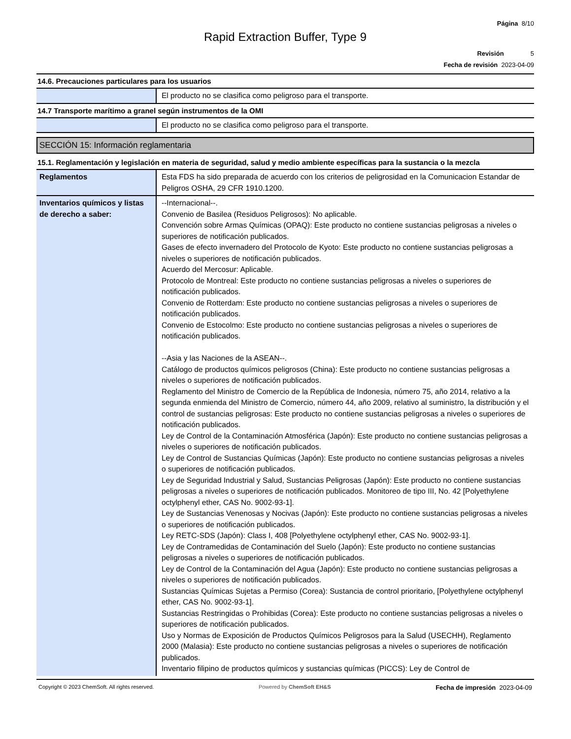Página 8/10
Rapid Extraction Buffer, Type 9
Revisión 5
Fecha de revisión 2023-04-09
14.6. Precauciones particulares para los usuarios
| | El producto no se clasifica como peligroso para el transporte. |
14.7 Transporte marítimo a granel según instrumentos de la OMI
| | El producto no se clasifica como peligroso para el transporte. |
SECCIÓN 15: Información reglamentaria
15.1. Reglamentación y legislación en materia de seguridad, salud y medio ambiente específicas para la sustancia o la mezcla
| Reglamentos | Esta FDS ha sido preparada de acuerdo con los criterios de peligrosidad en la Comunicacion Estandar de Peligros OSHA, 29 CFR 1910.1200. |
| Inventarios químicos y listas de derecho a saber: | --Internacional--. Convenio de Basilea (Residuos Peligrosos): No aplicable. Convención sobre Armas Químicas (OPAQ): Este producto no contiene sustancias peligrosas a niveles o superiores de notificación publicados. Gases de efecto invernadero del Protocolo de Kyoto: Este producto no contiene sustancias peligrosas a niveles o superiores de notificación publicados. Acuerdo del Mercosur: Aplicable. Protocolo de Montreal: Este producto no contiene sustancias peligrosas a niveles o superiores de notificación publicados. Convenio de Rotterdam: Este producto no contiene sustancias peligrosas a niveles o superiores de notificación publicados. Convenio de Estocolmo: Este producto no contiene sustancias peligrosas a niveles o superiores de notificación publicados. --Asia y las Naciones de la ASEAN--. Catálogo de productos químicos peligrosos (China): Este producto no contiene sustancias peligrosas a niveles o superiores de notificación publicados. Reglamento del Ministro de Comercio de la República de Indonesia, número 75, año 2014, relativo a la segunda enmienda del Ministro de Comercio, número 44, año 2009, relativo al suministro, la distribución y el control de sustancias peligrosas: Este producto no contiene sustancias peligrosas a niveles o superiores de notificación publicados. Ley de Control de la Contaminación Atmosférica (Japón): Este producto no contiene sustancias peligrosas a niveles o superiores de notificación publicados. Ley de Control de Sustancias Químicas (Japón): Este producto no contiene sustancias peligrosas a niveles o superiores de notificación publicados. Ley de Seguridad Industrial y Salud, Sustancias Peligrosas (Japón): Este producto no contiene sustancias peligrosas a niveles o superiores de notificación publicados. Monitoreo de tipo III, No. 42 [Polyethylene octylphenyl ether, CAS No. 9002-93-1]. Ley de Sustancias Venenosas y Nocivas (Japón): Este producto no contiene sustancias peligrosas a niveles o superiores de notificación publicados. Ley RETC-SDS (Japón): Class I, 408 [Polyethylene octylphenyl ether, CAS No. 9002-93-1]. Ley de Contramedidas de Contaminación del Suelo (Japón): Este producto no contiene sustancias peligrosas a niveles o superiores de notificación publicados. Ley de Control de la Contaminación del Agua (Japón): Este producto no contiene sustancias peligrosas a niveles o superiores de notificación publicados. Sustancias Químicas Sujetas a Permiso (Corea): Sustancia de control prioritario, [Polyethylene octylphenyl ether, CAS No. 9002-93-1]. Sustancias Restringidas o Prohibidas (Corea): Este producto no contiene sustancias peligrosas a niveles o superiores de notificación publicados. Uso y Normas de Exposición de Productos Químicos Peligrosos para la Salud (USECHH), Reglamento 2000 (Malasia): Este producto no contiene sustancias peligrosas a niveles o superiores de notificación publicados. Inventario filipino de productos químicos y sustancias químicas (PICCS): Ley de Control de |
Copyright © 2023 ChemSoft. All rights reserved. Powered by ChemSoft EH&S Fecha de impresión 2023-04-09